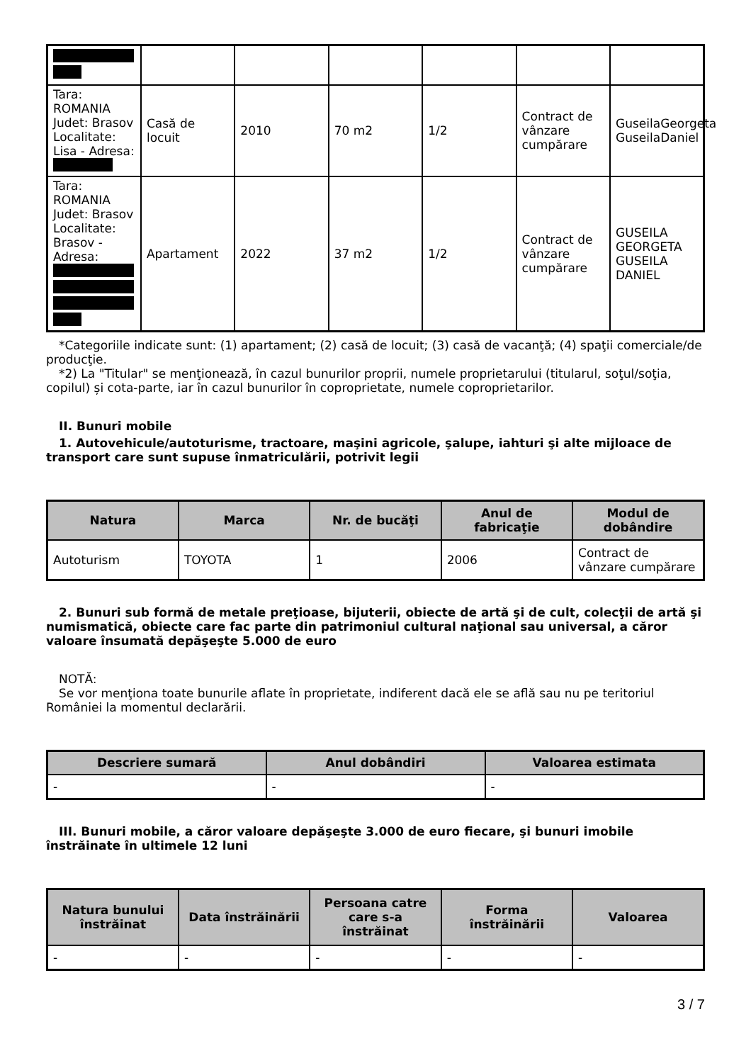| Tara: ROMANIA Judet: Brasov Localitate: Lisa - Adresa: | Casă de locuit | 2010 | 70 m2 | 1/2 | Contract de vânzare cumpărare | GuseilaGeorgeta GuseilaDaniel |
| Tara: ROMANIA Judet: Brasov Localitate: Brasov - Adresa: | Apartament | 2022 | 37 m2 | 1/2 | Contract de vânzare cumpărare | GUSEILA GEORGETA GUSEILA DANIEL |
*Categoriile indicate sunt: (1) apartament; (2) casă de locuit; (3) casă de vacanţă; (4) spaţii comerciale/de producţie.
*2) La "Titular" se menţionează, în cazul bunurilor proprii, numele proprietarului (titularul, soţul/soţia, copilul) și cota-parte, iar în cazul bunurilor în coproprietate, numele coproprietarilor.
II. Bunuri mobile
1. Autovehicule/autoturisme, tractoare, maşini agricole, şalupe, iahturi şi alte mijloace de transport care sunt supuse înmatriculării, potrivit legii
| Natura | Marca | Nr. de bucăţi | Anul de fabricaţie | Modul de dobândire |
| --- | --- | --- | --- | --- |
| Autoturism | TOYOTA | 1 | 2006 | Contract de vânzare cumpărare |
2. Bunuri sub formă de metale preţioase, bijuterii, obiecte de artă şi de cult, colecţii de artă şi numismatică, obiecte care fac parte din patrimoniul cultural naţional sau universal, a căror valoare însumată depăşeşte 5.000 de euro
NOTĂ:
Se vor menţiona toate bunurile aflate în proprietate, indiferent dacă ele se află sau nu pe teritoriul României la momentul declarării.
| Descriere sumară | Anul dobândiri | Valoarea estimata |
| --- | --- | --- |
| - | - | - |
III. Bunuri mobile, a căror valoare depăşeşte 3.000 de euro fiecare, şi bunuri imobile înstrăinate în ultimele 12 luni
| Natura bunului înstrăinat | Data înstrăinării | Persoana catre care s-a înstrăinat | Forma înstrăinării | Valoarea |
| --- | --- | --- | --- | --- |
| - | - | - | - | - |
3 / 7